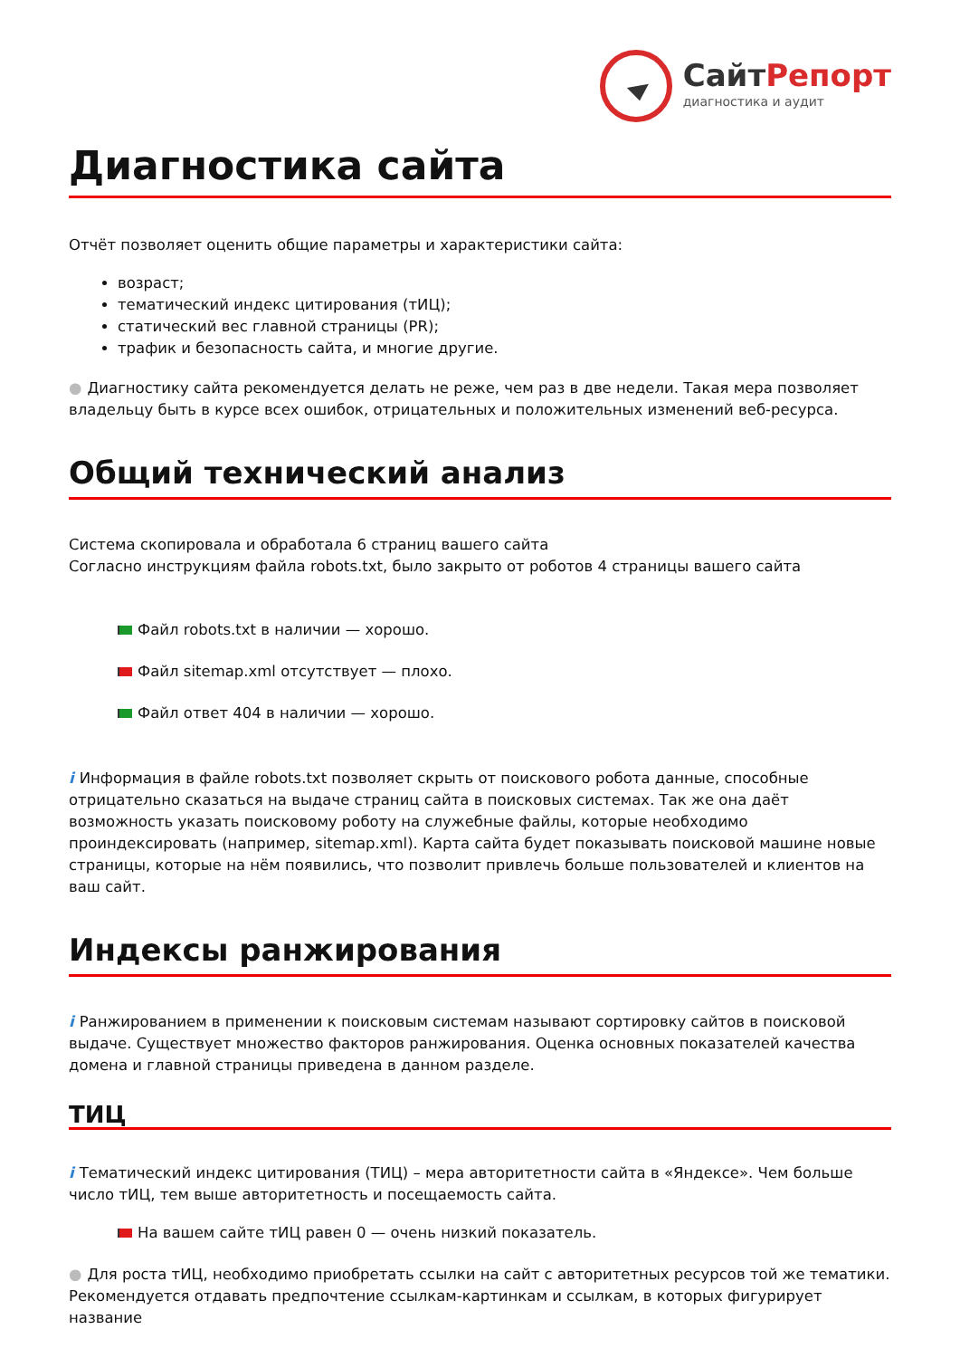СайтРепорт
диагностика и аудит
Диагностика сайта
Отчёт позволяет оценить общие параметры и характеристики сайта:
возраст;
тематический индекс цитирования (тИЦ);
статический вес главной страницы (PR);
трафик и безопасность сайта, и многие другие.
● Диагностику сайта рекомендуется делать не реже, чем раз в две недели. Такая мера позволяет владельцу быть в курсе всех ошибок, отрицательных и положительных изменений веб-ресурса.
Общий технический анализ
Система скопировала и обработала 6 страниц вашего сайта
Согласно инструкциям файла robots.txt, было закрыто от роботов 4 страницы вашего сайта
Файл robots.txt в наличии — хорошо.
Файл sitemap.xml отсутствует — плохо.
Файл ответ 404 в наличии — хорошо.
i Информация в файле robots.txt позволяет скрыть от поискового робота данные, способные отрицательно сказаться на выдаче страниц сайта в поисковых системах. Так же она даёт возможность указать поисковому роботу на служебные файлы, которые необходимо проиндексировать (например, sitemap.xml). Карта сайта будет показывать поисковой машине новые страницы, которые на нём появились, что позволит привлечь больше пользователей и клиентов на ваш сайт.
Индексы ранжирования
i Ранжированием в применении к поисковым системам называют сортировку сайтов в поисковой выдаче. Существует множество факторов ранжирования. Оценка основных показателей качества домена и главной страницы приведена в данном разделе.
ТИЦ
i Тематический индекс цитирования (ТИЦ) – мера авторитетности сайта в «Яндексе». Чем больше число тИЦ, тем выше авторитетность и посещаемость сайта.
На вашем сайте тИЦ равен 0 — очень низкий показатель.
● Для роста тИЦ, необходимо приобретать ссылки на сайт с авторитетных ресурсов той же тематики. Рекомендуется отдавать предпочтение ссылкам-картинкам и ссылкам, в которых фигурирует название